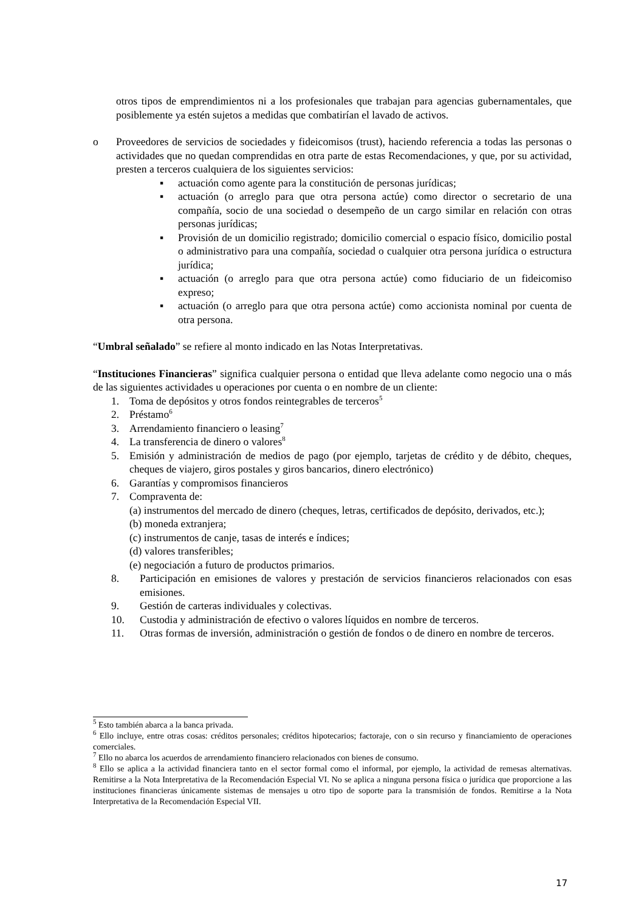otros tipos de emprendimientos ni a los profesionales que trabajan para agencias gubernamentales, que posiblemente ya estén sujetos a medidas que combatirían el lavado de activos.
o Proveedores de servicios de sociedades y fideicomisos (trust), haciendo referencia a todas las personas o actividades que no quedan comprendidas en otra parte de estas Recomendaciones, y que, por su actividad, presten a terceros cualquiera de los siguientes servicios:
▪ actuación como agente para la constitución de personas jurídicas;
▪ actuación (o arreglo para que otra persona actúe) como director o secretario de una compañía, socio de una sociedad o desempeño de un cargo similar en relación con otras personas jurídicas;
▪ Provisión de un domicilio registrado; domicilio comercial o espacio físico, domicilio postal o administrativo para una compañía, sociedad o cualquier otra persona jurídica o estructura jurídica;
▪ actuación (o arreglo para que otra persona actúe) como fiduciario de un fideicomiso expreso;
▪ actuación (o arreglo para que otra persona actúe) como accionista nominal por cuenta de otra persona.
“Umbral señalado” se refiere al monto indicado en las Notas Interpretativas.
“Instituciones Financieras” significa cualquier persona o entidad que lleva adelante como negocio una o más de las siguientes actividades u operaciones por cuenta o en nombre de un cliente:
1. Toma de depósitos y otros fondos reintegrables de terceros<sup>5</sup>
2. Préstamo<sup>6</sup>
3. Arrendamiento financiero o leasing<sup>7</sup>
4. La transferencia de dinero o valores<sup>8</sup>
5. Emisión y administración de medios de pago (por ejemplo, tarjetas de crédito y de débito, cheques, cheques de viajero, giros postales y giros bancarios, dinero electrónico)
6. Garantías y compromisos financieros
7. Compraventa de:
(a) instrumentos del mercado de dinero (cheques, letras, certificados de depósito, derivados, etc.);
(b) moneda extranjera;
(c) instrumentos de canje, tasas de interés e índices;
(d) valores transferibles;
(e) negociación a futuro de productos primarios.
8. Participación en emisiones de valores y prestación de servicios financieros relacionados con esas emisiones.
9. Gestión de carteras individuales y colectivas.
10. Custodia y administración de efectivo o valores líquidos en nombre de terceros.
11. Otras formas de inversión, administración o gestión de fondos o de dinero en nombre de terceros.
<sup>5</sup> Esto también abarca a la banca privada.
<sup>6</sup> Ello incluye, entre otras cosas: créditos personales; créditos hipotecarios; factoraje, con o sin recurso y financiamiento de operaciones comerciales.
<sup>7</sup> Ello no abarca los acuerdos de arrendamiento financiero relacionados con bienes de consumo.
<sup>8</sup> Ello se aplica a la actividad financiera tanto en el sector formal como el informal, por ejemplo, la actividad de remesas alternativas. Remitirse a la Nota Interpretativa de la Recomendación Especial VI. No se aplica a ninguna persona física o jurídica que proporcione a las instituciones financieras únicamente sistemas de mensajes u otro tipo de soporte para la transmisión de fondos. Remitirse a la Nota Interpretativa de la Recomendación Especial VII.
17